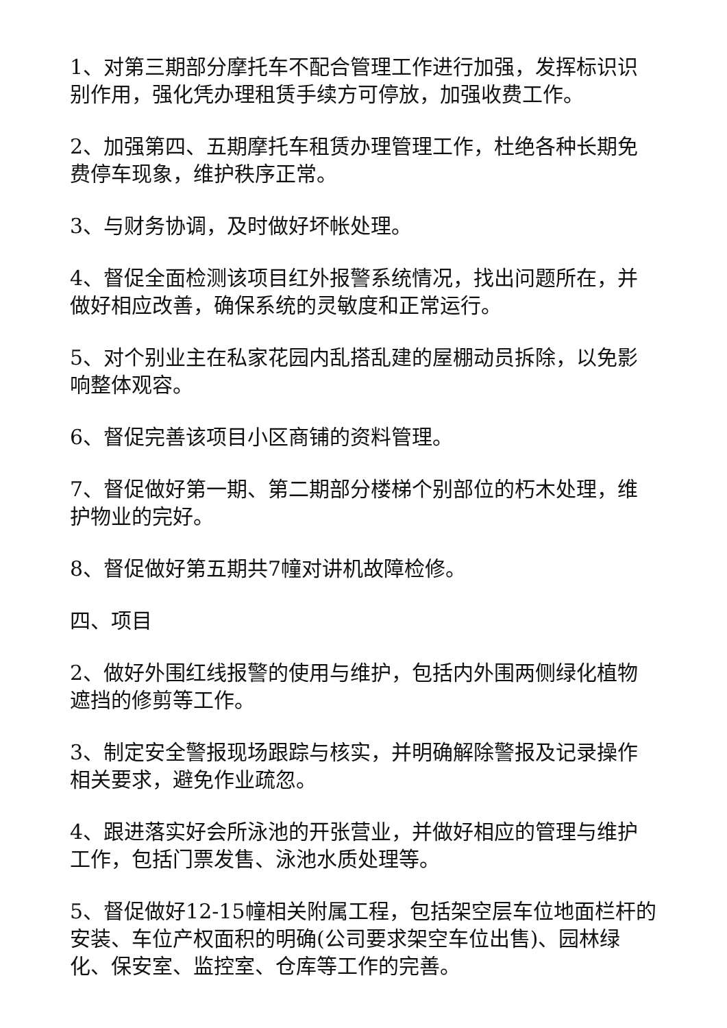1、对第三期部分摩托车不配合管理工作进行加强，发挥标识识别作用，强化凭办理租赁手续方可停放，加强收费工作。
2、加强第四、五期摩托车租赁办理管理工作，杜绝各种长期免费停车现象，维护秩序正常。
3、与财务协调，及时做好坏帐处理。
4、督促全面检测该项目红外报警系统情况，找出问题所在，并做好相应改善，确保系统的灵敏度和正常运行。
5、对个别业主在私家花园内乱搭乱建的屋棚动员拆除，以免影响整体观容。
6、督促完善该项目小区商铺的资料管理。
7、督促做好第一期、第二期部分楼梯个别部位的朽木处理，维护物业的完好。
8、督促做好第五期共7幢对讲机故障检修。
四、项目
2、做好外围红线报警的使用与维护，包括内外围两侧绿化植物遮挡的修剪等工作。
3、制定安全警报现场跟踪与核实，并明确解除警报及记录操作相关要求，避免作业疏忽。
4、跟进落实好会所泳池的开张营业，并做好相应的管理与维护工作，包括门票发售、泳池水质处理等。
5、督促做好12-15幢相关附属工程，包括架空层车位地面栏杆的安装、车位产权面积的明确(公司要求架空车位出售)、园林绿化、保安室、监控室、仓库等工作的完善。